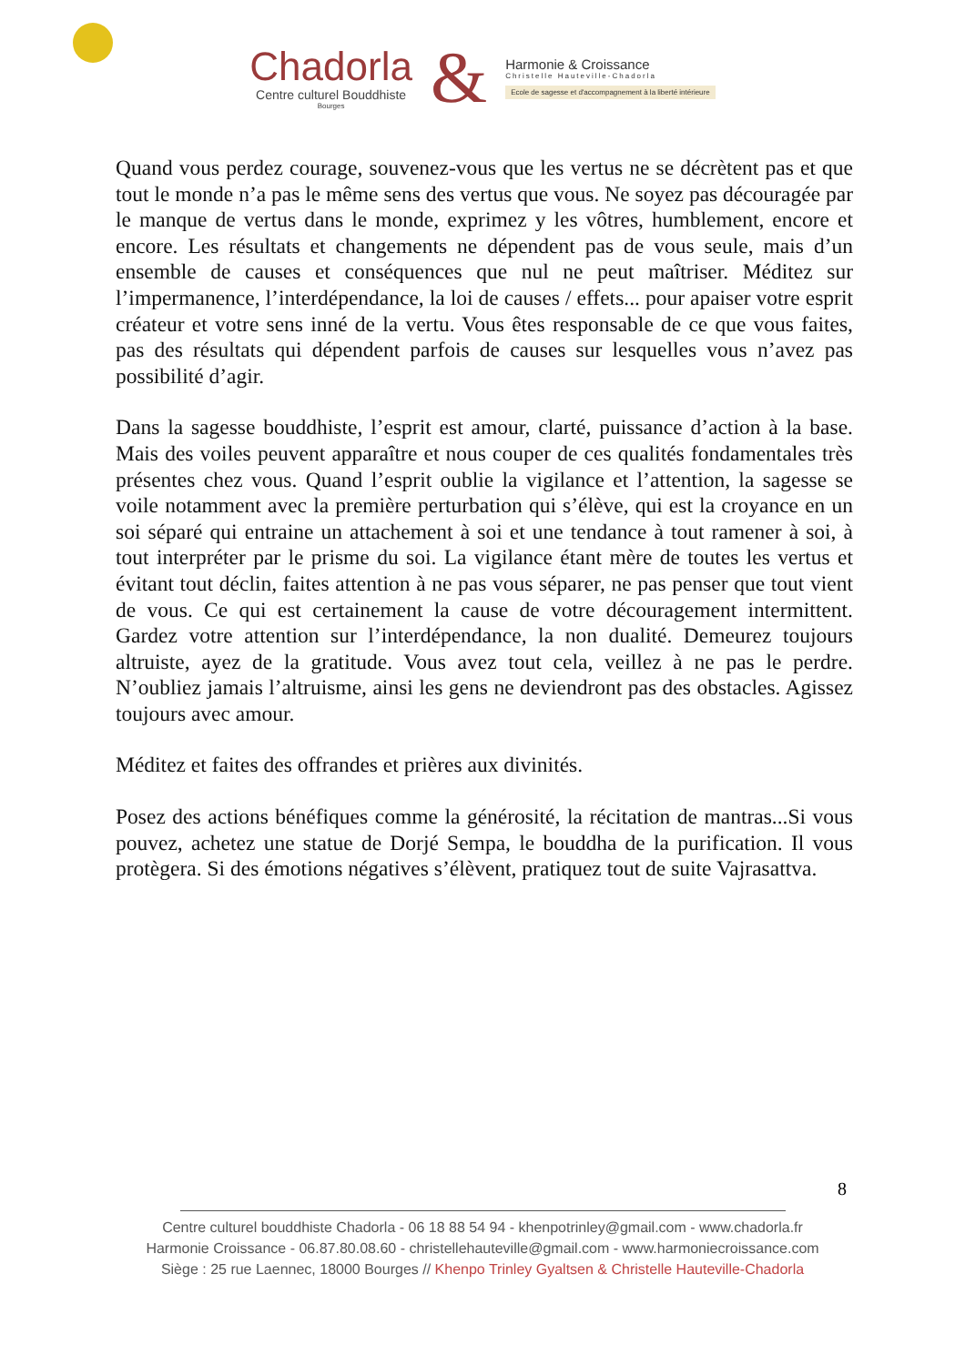Chadorla
Centre culturel Bouddhiste
Bourges
&
Harmonie & Croissance
Christelle Hauteville-Chadorla
Ecole de sagesse et d'accompagnement à la liberté intérieure
Quand vous perdez courage, souvenez-vous que les vertus ne se décrètent pas et que tout le monde n’a pas le même sens des vertus que vous. Ne soyez pas découragée par le manque de vertus dans le monde, exprimez y les vôtres, humblement, encore et encore. Les résultats et changements ne dépendent pas de vous seule, mais d’un ensemble de causes et conséquences que nul ne peut maîtriser. Méditez sur l’impermanence, l’interdépendance, la loi de causes / effets... pour apaiser votre esprit créateur et votre sens inné de la vertu. Vous êtes responsable de ce que vous faites, pas des résultats qui dépendent parfois de causes sur lesquelles vous n’avez pas possibilité d’agir.
Dans la sagesse bouddhiste, l’esprit est amour, clarté, puissance d’action à la base. Mais des voiles peuvent apparaître et nous couper de ces qualités fondamentales très présentes chez vous. Quand l’esprit oublie la vigilance et l’attention, la sagesse se voile notamment avec la première perturbation qui s’élève, qui est la croyance en un soi séparé qui entraine un attachement à soi et une tendance à tout ramener à soi, à tout interpréter par le prisme du soi. La vigilance étant mère de toutes les vertus et évitant tout déclin, faites attention à ne pas vous séparer, ne pas penser que tout vient de vous. Ce qui est certainement la cause de votre découragement intermittent. Gardez votre attention sur l’interdépendance, la non dualité. Demeurez toujours altruiste, ayez de la gratitude. Vous avez tout cela, veillez à ne pas le perdre. N’oubliez jamais l’altruisme, ainsi les gens ne deviendront pas des obstacles. Agissez toujours avec amour.
Méditez et faites des offrandes et prières aux divinités.
Posez des actions bénéfiques comme la générosité, la récitation de mantras...Si vous pouvez, achetez une statue de Dorjé Sempa, le bouddha de la purification. Il vous protègera. Si des émotions négatives s’élèvent, pratiquez tout de suite Vajrasattva.
8
Centre culturel bouddhiste Chadorla - 06 18 88 54 94 - khenpotrinley@gmail.com - www.chadorla.fr
Harmonie Croissance - 06.87.80.08.60 - christellehauteville@gmail.com - www.harmoniecroissance.com
Siège : 25 rue Laennec, 18000 Bourges // Khenpo Trinley Gyaltsen & Christelle Hauteville-Chadorla